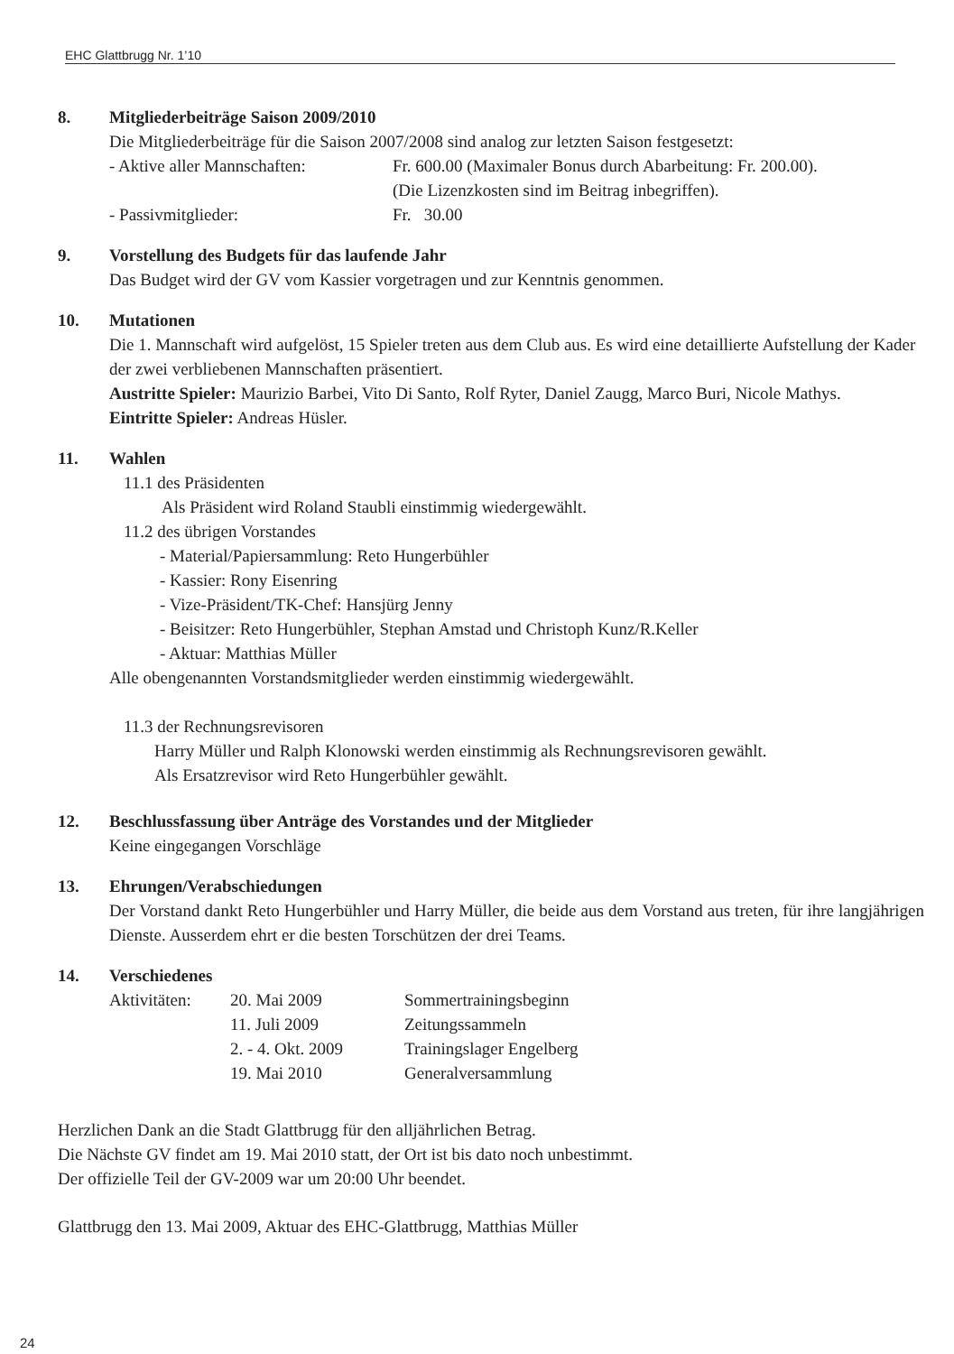EHC Glattbrugg Nr. 1’10
8. Mitgliederbeiträge Saison 2009/2010
Die Mitgliederbeiträge für die Saison 2007/2008 sind analog zur letzten Saison festgesetzt:
- Aktive aller Mannschaften: Fr. 600.00 (Maximaler Bonus durch Abarbeitung: Fr. 200.00).
(Die Lizenzkosten sind im Beitrag inbegriffen).
- Passivmitglieder: Fr. 30.00
9. Vorstellung des Budgets für das laufende Jahr
Das Budget wird der GV vom Kassier vorgetragen und zur Kenntnis genommen.
10. Mutationen
Die 1. Mannschaft wird aufgelöst, 15 Spieler treten aus dem Club aus. Es wird eine detaillierte Aufstellung der Kader der zwei verbliebenen Mannschaften präsentiert.
Austritte Spieler: Maurizio Barbei, Vito Di Santo, Rolf Ryter, Daniel Zaugg, Marco Buri, Nicole Mathys.
Eintritte Spieler: Andreas Hüsler.
11. Wahlen
11.1 des Präsidenten
Als Präsident wird Roland Staubli einstimmig wiedergewählt.
11.2 des übrigen Vorstandes
- Material/Papiersammlung: Reto Hungerbühler
- Kassier: Rony Eisenring
- Vize-Präsident/TK-Chef: Hansjürg Jenny
- Beisitzer: Reto Hungerbühler, Stephan Amstad und Christoph Kunz/R.Keller
- Aktuar: Matthias Müller
Alle obengenannten Vorstandsmitglieder werden einstimmig wiedergewählt.
11.3 der Rechnungsrevisoren
Harry Müller und Ralph Klonowski werden einstimmig als Rechnungsrevisoren gewählt.
Als Ersatzrevisor wird Reto Hungerbühler gewählt.
12. Beschlussfassung über Anträge des Vorstandes und der Mitglieder
Keine eingegangen Vorschläge
13. Ehrungen/Verabschiedungen
Der Vorstand dankt Reto Hungerbühler und Harry Müller, die beide aus dem Vorstand aus treten, für ihre langjährigen Dienste. Ausserdem ehrt er die besten Torschützen der drei Teams.
14. Verschiedenes
Aktivitäten: 20. Mai 2009 Sommertrainingsbeginn
11. Juli 2009 Zeitungssammeln
2. - 4. Okt. 2009 Trainingslager Engelberg
19. Mai 2010 Generalversammlung
Herzlichen Dank an die Stadt Glattbrugg für den alljährlichen Betrag.
Die Nächste GV findet am 19. Mai 2010 statt, der Ort ist bis dato noch unbestimmt.
Der offizielle Teil der GV-2009 war um 20:00 Uhr beendet.
Glattbrugg den 13. Mai 2009, Aktuar des EHC-Glattbrugg, Matthias Müller
24